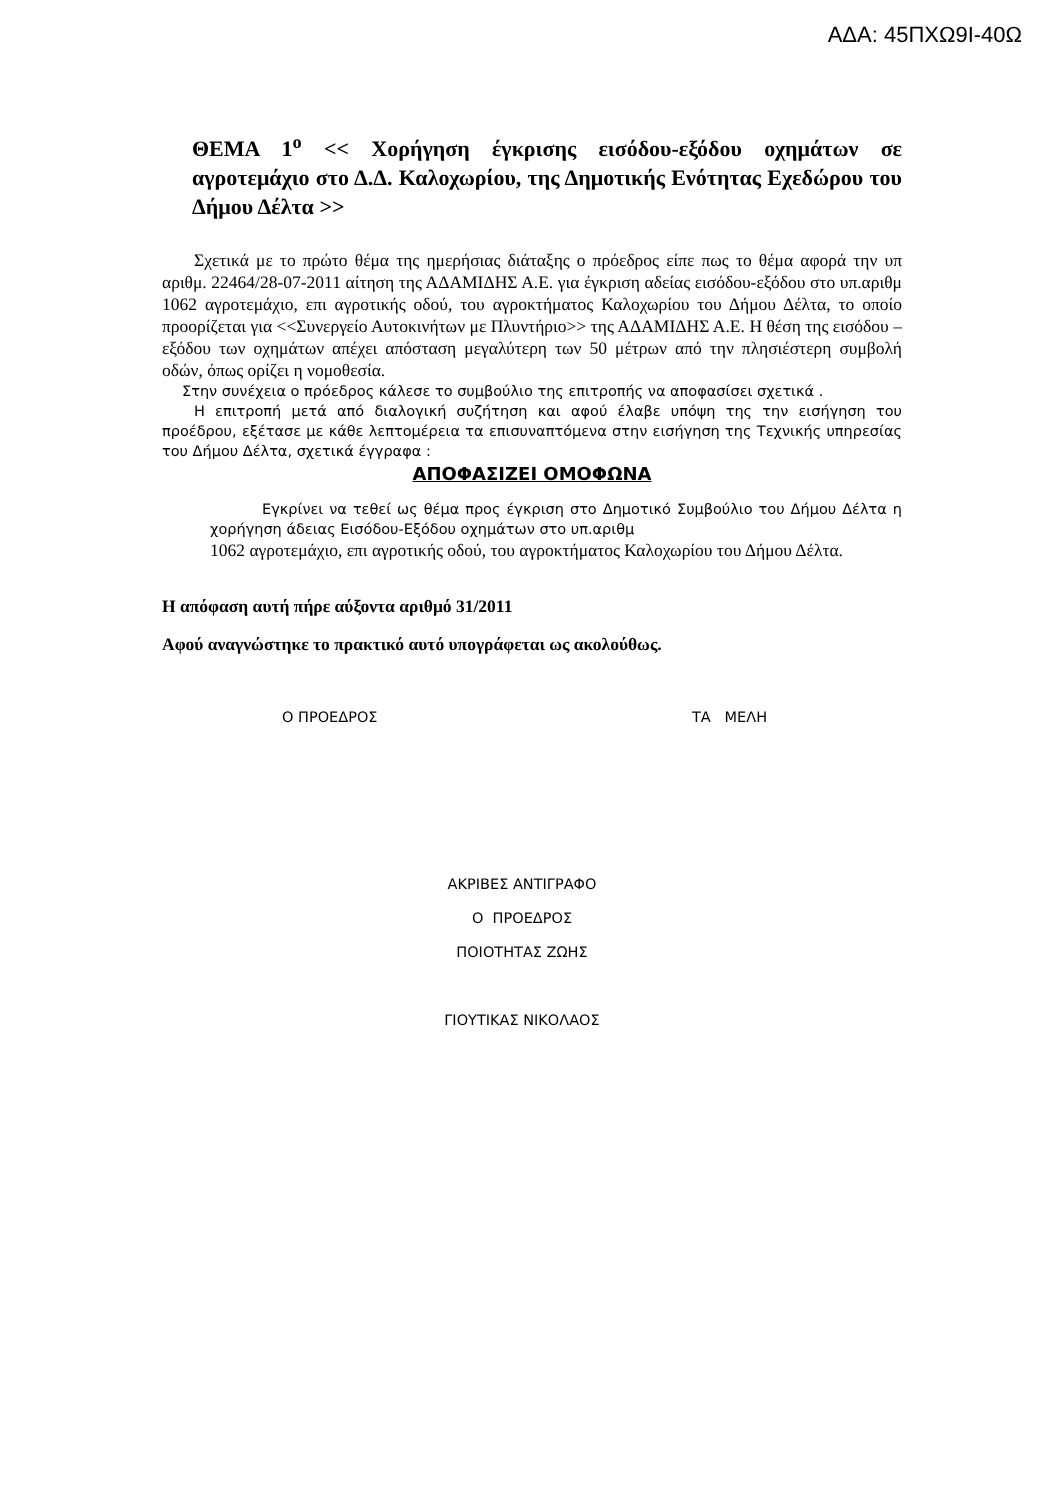ΑΔΑ: 45ΠΧΩ9Ι-40Ω
ΘΕΜΑ 1<sup>ο</sup> << Χορήγηση έγκρισης εισόδου-εξόδου οχημάτων σε αγροτεμάχιο στο Δ.Δ. Καλοχωρίου, της Δημοτικής Ενότητας Εχεδώρου του Δήμου Δέλτα >>
Σχετικά με το πρώτο θέμα της ημερήσιας διάταξης ο πρόεδρος είπε πως το θέμα αφορά την υπ αριθμ. 22464/28-07-2011 αίτηση της ΑΔΑΜΙΔΗΣ Α.Ε. για έγκριση αδείας εισόδου-εξόδου στο υπ.αριθμ 1062 αγροτεμάχιο, επι αγροτικής οδού, του αγροκτήματος Καλοχωρίου του Δήμου Δέλτα, το οποίο προορίζεται για <<Συνεργείο Αυτοκινήτων με Πλυντήριο>> της ΑΔΑΜΙΔΗΣ Α.Ε. Η θέση της εισόδου – εξόδου των οχημάτων απέχει απόσταση μεγαλύτερη των 50 μέτρων από την πλησιέστερη συμβολή οδών, όπως ορίζει η νομοθεσία.
Στην συνέχεια ο πρόεδρος κάλεσε το συμβούλιο της επιτροπής να αποφασίσει σχετικά .
Η επιτροπή μετά από διαλογική συζήτηση και αφού έλαβε υπόψη της την εισήγηση του προέδρου, εξέτασε με κάθε λεπτομέρεια τα επισυναπτόμενα στην εισήγηση της Τεχνικής υπηρεσίας του Δήμου Δέλτα, σχετικά έγγραφα :
ΑΠΟΦΑΣΙΖΕΙ ΟΜΟΦΩΝΑ
Εγκρίνει να τεθεί ως θέμα προς έγκριση στο Δημοτικό Συμβούλιο του Δήμου Δέλτα η χορήγηση άδειας Εισόδου-Εξόδου οχημάτων στο υπ.αριθμ
1062 αγροτεμάχιο, επι αγροτικής οδού, του αγροκτήματος Καλοχωρίου του Δήμου Δέλτα.
Η απόφαση αυτή πήρε αύξοντα αριθμό 31/2011
Αφού αναγνώστηκε το πρακτικό αυτό υπογράφεται ως ακολούθως.
Ο ΠΡΟΕΔΡΟΣ ΤΑ ΜΕΛΗ
ΑΚΡΙΒΕΣ ΑΝΤΙΓΡΑΦΟ
Ο ΠΡΟΕΔΡΟΣ
ΠΟΙΟΤΗΤΑΣ ΖΩΗΣ
ΓΙΟΥΤΙΚΑΣ ΝΙΚΟΛΑΟΣ